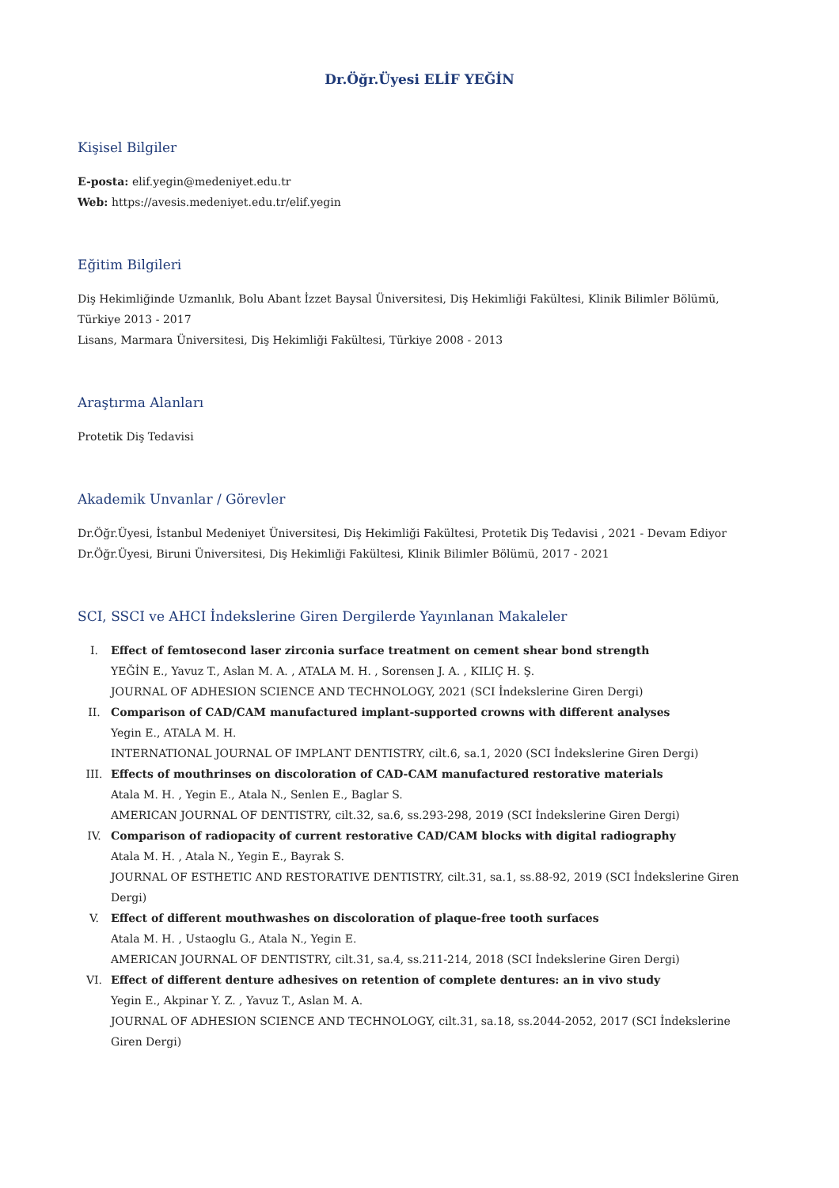Dr.Öğr.Üyesi ELİF YEĞİN
Kişisel Bilgiler
E-posta: elif.yegin@medeniyet.edu.tr
Web: https://avesis.medeniyet.edu.tr/elif.yegin
Eğitim Bilgileri
Diş Hekimliğinde Uzmanlık, Bolu Abant İzzet Baysal Üniversitesi, Diş Hekimliği Fakültesi, Klinik Bilimler Bölümü, Türkiye 2013 - 2017
Lisans, Marmara Üniversitesi, Diş Hekimliği Fakültesi, Türkiye 2008 - 2013
Araştırma Alanları
Protetik Diş Tedavisi
Akademik Unvanlar / Görevler
Dr.Öğr.Üyesi, İstanbul Medeniyet Üniversitesi, Diş Hekimliği Fakültesi, Protetik Diş Tedavisi , 2021 - Devam Ediyor
Dr.Öğr.Üyesi, Biruni Üniversitesi, Diş Hekimliği Fakültesi, Klinik Bilimler Bölümü, 2017 - 2021
SCI, SSCI ve AHCI İndekslerine Giren Dergilerde Yayınlanan Makaleler
I.
Effect of femtosecond laser zirconia surface treatment on cement shear bond strength
YEĞİN E., Yavuz T., Aslan M. A. , ATALA M. H. , Sorensen J. A. , KILIÇ H. Ş.
JOURNAL OF ADHESION SCIENCE AND TECHNOLOGY, 2021 (SCI İndekslerine Giren Dergi)
II.
Comparison of CAD/CAM manufactured implant-supported crowns with different analyses
Yegin E., ATALA M. H.
INTERNATIONAL JOURNAL OF IMPLANT DENTISTRY, cilt.6, sa.1, 2020 (SCI İndekslerine Giren Dergi)
III.
Effects of mouthrinses on discoloration of CAD-CAM manufactured restorative materials
Atala M. H. , Yegin E., Atala N., Senlen E., Baglar S.
AMERICAN JOURNAL OF DENTISTRY, cilt.32, sa.6, ss.293-298, 2019 (SCI İndekslerine Giren Dergi)
IV.
Comparison of radiopacity of current restorative CAD/CAM blocks with digital radiography
Atala M. H. , Atala N., Yegin E., Bayrak S.
JOURNAL OF ESTHETIC AND RESTORATIVE DENTISTRY, cilt.31, sa.1, ss.88-92, 2019 (SCI İndekslerine Giren Dergi)
V.
Effect of different mouthwashes on discoloration of plaque-free tooth surfaces
Atala M. H. , Ustaoglu G., Atala N., Yegin E.
AMERICAN JOURNAL OF DENTISTRY, cilt.31, sa.4, ss.211-214, 2018 (SCI İndekslerine Giren Dergi)
VI.
Effect of different denture adhesives on retention of complete dentures: an in vivo study
Yegin E., Akpinar Y. Z. , Yavuz T., Aslan M. A.
JOURNAL OF ADHESION SCIENCE AND TECHNOLOGY, cilt.31, sa.18, ss.2044-2052, 2017 (SCI İndekslerine Giren Dergi)